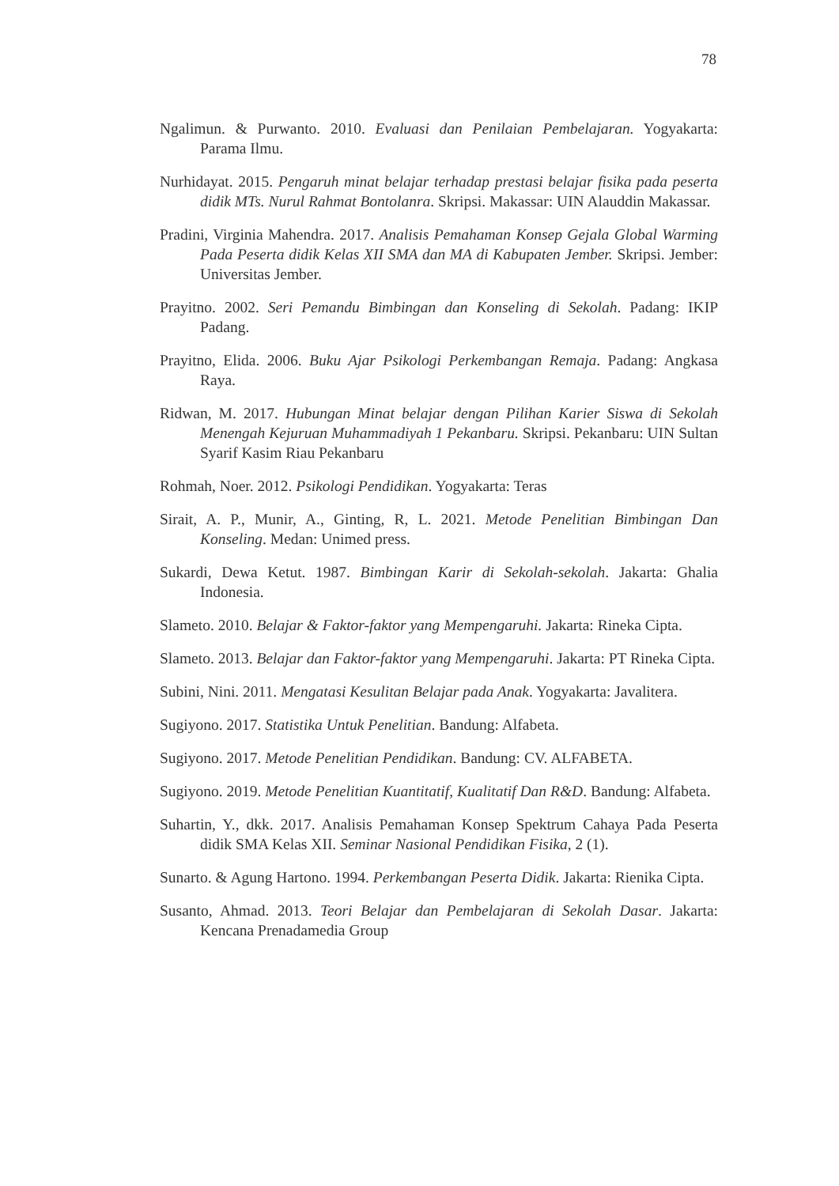78
Ngalimun. & Purwanto. 2010. Evaluasi dan Penilaian Pembelajaran. Yogyakarta: Parama Ilmu.
Nurhidayat. 2015. Pengaruh minat belajar terhadap prestasi belajar fisika pada peserta didik MTs. Nurul Rahmat Bontolanra. Skripsi. Makassar: UIN Alauddin Makassar.
Pradini, Virginia Mahendra. 2017. Analisis Pemahaman Konsep Gejala Global Warming Pada Peserta didik Kelas XII SMA dan MA di Kabupaten Jember. Skripsi. Jember: Universitas Jember.
Prayitno. 2002. Seri Pemandu Bimbingan dan Konseling di Sekolah. Padang: IKIP Padang.
Prayitno, Elida. 2006. Buku Ajar Psikologi Perkembangan Remaja. Padang: Angkasa Raya.
Ridwan, M. 2017. Hubungan Minat belajar dengan Pilihan Karier Siswa di Sekolah Menengah Kejuruan Muhammadiyah 1 Pekanbaru. Skripsi. Pekanbaru: UIN Sultan Syarif Kasim Riau Pekanbaru
Rohmah, Noer. 2012. Psikologi Pendidikan. Yogyakarta: Teras
Sirait, A. P., Munir, A., Ginting, R, L. 2021. Metode Penelitian Bimbingan Dan Konseling. Medan: Unimed press.
Sukardi, Dewa Ketut. 1987. Bimbingan Karir di Sekolah-sekolah. Jakarta: Ghalia Indonesia.
Slameto. 2010. Belajar & Faktor-faktor yang Mempengaruhi. Jakarta: Rineka Cipta.
Slameto. 2013. Belajar dan Faktor-faktor yang Mempengaruhi. Jakarta: PT Rineka Cipta.
Subini, Nini. 2011. Mengatasi Kesulitan Belajar pada Anak. Yogyakarta: Javalitera.
Sugiyono. 2017. Statistika Untuk Penelitian. Bandung: Alfabeta.
Sugiyono. 2017. Metode Penelitian Pendidikan. Bandung: CV. ALFABETA.
Sugiyono. 2019. Metode Penelitian Kuantitatif, Kualitatif Dan R&D. Bandung: Alfabeta.
Suhartin, Y., dkk. 2017. Analisis Pemahaman Konsep Spektrum Cahaya Pada Peserta didik SMA Kelas XII. Seminar Nasional Pendidikan Fisika, 2 (1).
Sunarto. & Agung Hartono. 1994. Perkembangan Peserta Didik. Jakarta: Rienika Cipta.
Susanto, Ahmad. 2013. Teori Belajar dan Pembelajaran di Sekolah Dasar. Jakarta: Kencana Prenadamedia Group